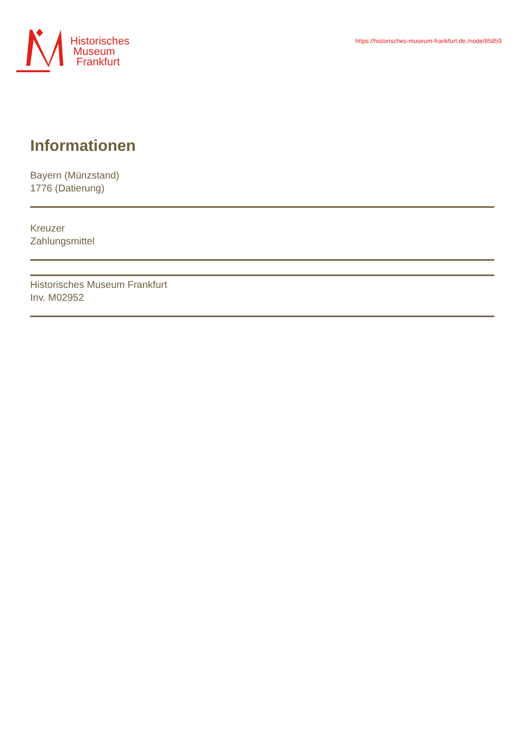Historisches
Museum
Frankfurt
https://historisches-museum-frankfurt.de./node/85859
Informationen
Bayern (Münzstand)
1776 (Datierung)
Kreuzer
Zahlungsmittel
Historisches Museum Frankfurt
Inv. M02952